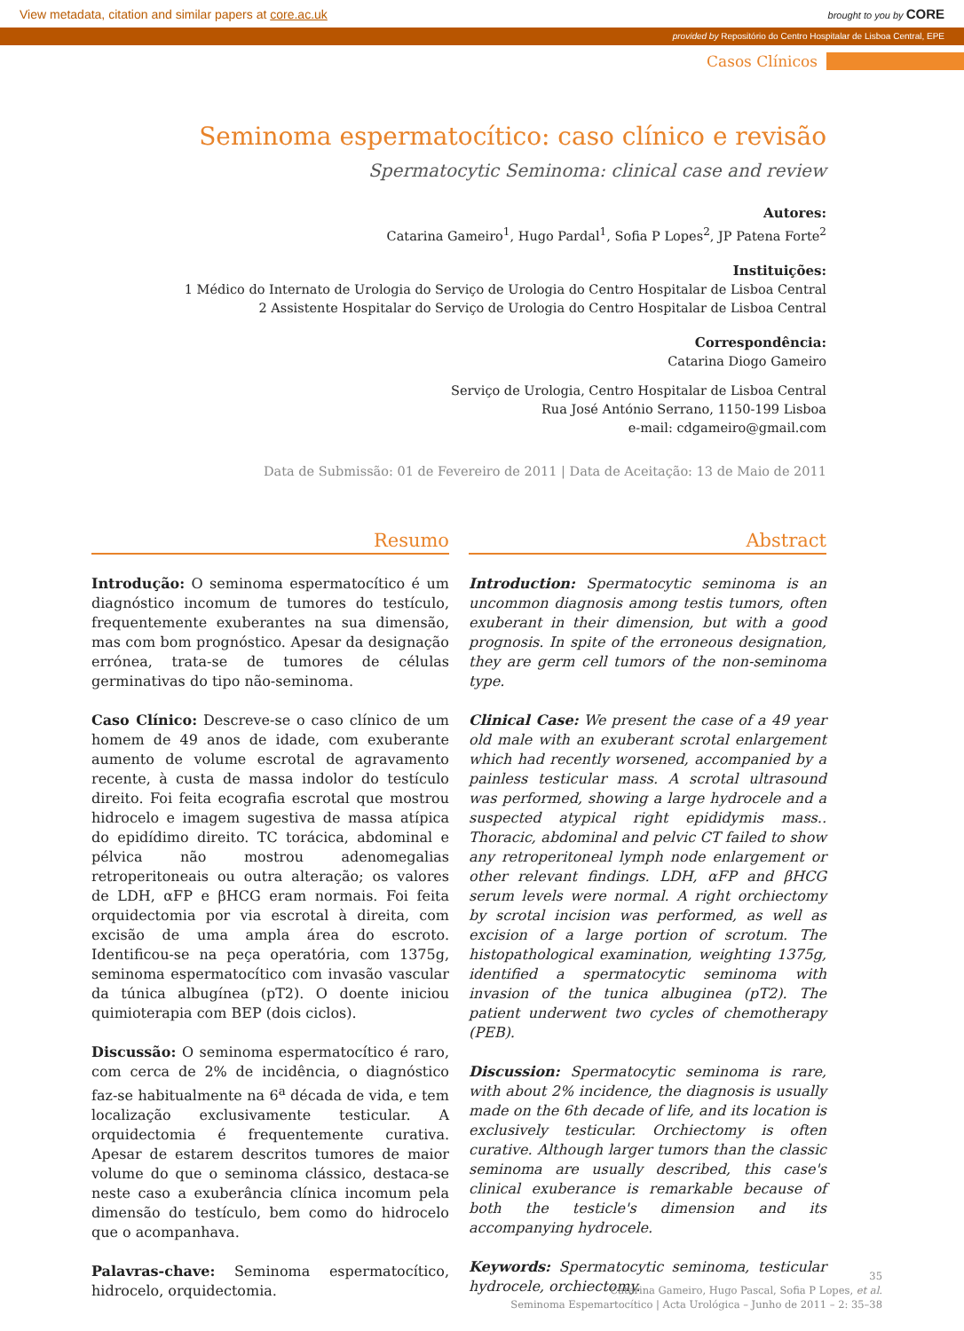View metadata, citation and similar papers at core.ac.uk brought to you by CORE
provided by Repositório do Centro Hospitalar de Lisboa Central, EPE
Casos Clínicos
Seminoma espermatocítico: caso clínico e revisão
Spermatocytic Seminoma: clinical case and review
Autores:
Catarina Gameiro<sup>1</sup>, Hugo Pardal<sup>1</sup>, Sofia P Lopes<sup>2</sup>, JP Patena Forte<sup>2</sup>
Instituições:
1 Médico do Internato de Urologia do Serviço de Urologia do Centro Hospitalar de Lisboa Central
2 Assistente Hospitalar do Serviço de Urologia do Centro Hospitalar de Lisboa Central
Correspondência:
Catarina Diogo Gameiro
Serviço de Urologia, Centro Hospitalar de Lisboa Central
Rua José António Serrano, 1150-199 Lisboa
e-mail: cdgameiro@gmail.com
Data de Submissão: 01 de Fevereiro de 2011 | Data de Aceitação: 13 de Maio de 2011
Resumo
Introdução: O seminoma espermatocítico é um diagnóstico incomum de tumores do testículo, frequentemente exuberantes na sua dimensão, mas com bom prognóstico. Apesar da designação errónea, trata-se de tumores de células germinativas do tipo não-seminoma.
Caso Clínico: Descreve-se o caso clínico de um homem de 49 anos de idade, com exuberante aumento de volume escrotal de agravamento recente, à custa de massa indolor do testículo direito. Foi feita ecografia escrotal que mostrou hidrocelo e imagem sugestiva de massa atípica do epidídimo direito. TC torácica, abdominal e pélvica não mostrou adenomegalias retroperitoneais ou outra alteração; os valores de LDH, αFP e βHCG eram normais. Foi feita orquidectomia por via escrotal à direita, com excisão de uma ampla área do escroto. Identificou-se na peça operatória, com 1375g, seminoma espermatocítico com invasão vascular da túnica albugínea (pT2). O doente iniciou quimioterapia com BEP (dois ciclos).
Discussão: O seminoma espermatocítico é raro, com cerca de 2% de incidência, o diagnóstico faz-se habitualmente na 6<sup>a</sup> década de vida, e tem localização exclusivamente testicular. A orquidectomia é frequentemente curativa. Apesar de estarem descritos tumores de maior volume do que o seminoma clássico, destaca-se neste caso a exuberância clínica incomum pela dimensão do testículo, bem como do hidrocelo que o acompanhava.
Palavras-chave: Seminoma espermatocítico, hidrocelo, orquidectomia.
Abstract
Introduction: Spermatocytic seminoma is an uncommon diagnosis among testis tumors, often exuberant in their dimension, but with a good prognosis. In spite of the erroneous designation, they are germ cell tumors of the non-seminoma type.
Clinical Case: We present the case of a 49 year old male with an exuberant scrotal enlargement which had recently worsened, accompanied by a painless testicular mass. A scrotal ultrasound was performed, showing a large hydrocele and a suspected atypical right epididymis mass.. Thoracic, abdominal and pelvic CT failed to show any retroperitoneal lymph node enlargement or other relevant findings. LDH, αFP and βHCG serum levels were normal. A right orchiectomy by scrotal incision was performed, as well as excision of a large portion of scrotum. The histopathological examination, weighting 1375g, identified a spermatocytic seminoma with invasion of the tunica albuginea (pT2). The patient underwent two cycles of chemotherapy (PEB).
Discussion: Spermatocytic seminoma is rare, with about 2% incidence, the diagnosis is usually made on the 6th decade of life, and its location is exclusively testicular. Orchiectomy is often curative. Although larger tumors than the classic seminoma are usually described, this case's clinical exuberance is remarkable because of both the testicle's dimension and its accompanying hydrocele.
Keywords: Spermatocytic seminoma, testicular hydrocele, orchiectomy.
35
Catarina Gameiro, Hugo Pascal, Sofia P Lopes, et al.
Seminoma Espemartocítico | Acta Urológica – Junho de 2011 – 2: 35–38